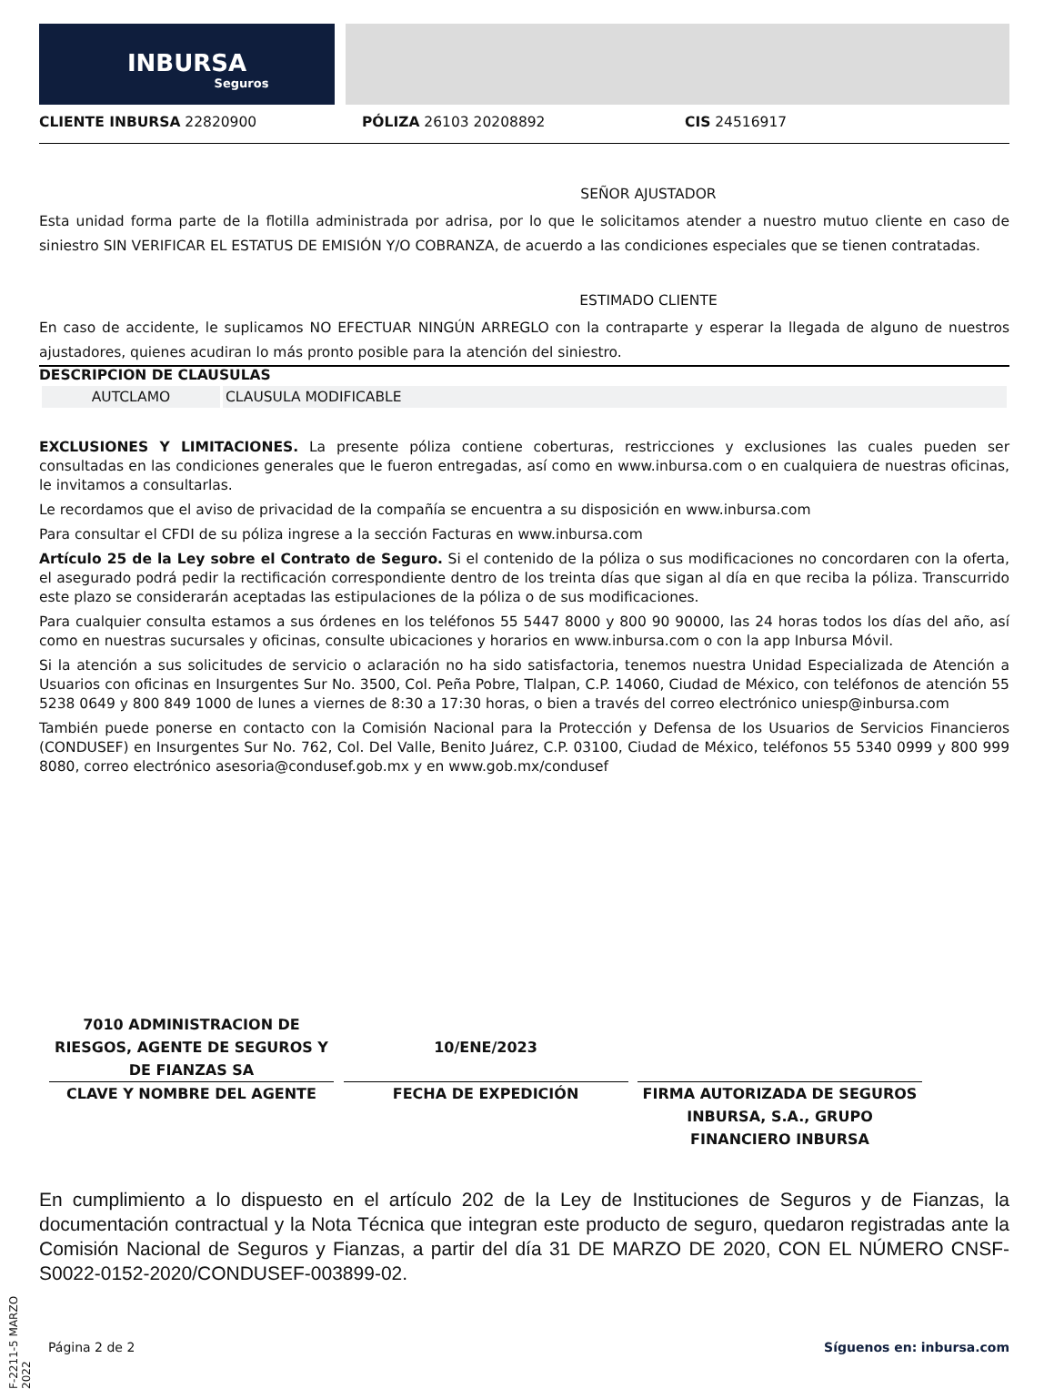INBURSA
Seguros
CLIENTE INBURSA 22820900 PÓLIZA 26103 20208892 CIS 24516917
SEÑOR AJUSTADOR
Esta unidad forma parte de la flotilla administrada por adrisa, por lo que le solicitamos atender a nuestro mutuo cliente en caso de siniestro SIN VERIFICAR EL ESTATUS DE EMISIÓN Y/O COBRANZA, de acuerdo a las condiciones especiales que se tienen contratadas.
ESTIMADO CLIENTE
En caso de accidente, le suplicamos NO EFECTUAR NINGÚN ARREGLO con la contraparte y esperar la llegada de alguno de nuestros ajustadores, quienes acudiran lo más pronto posible para la atención del siniestro.
DESCRIPCION DE CLAUSULAS
| AUTCLAMO | CLAUSULA MODIFICABLE |
EXCLUSIONES Y LIMITACIONES. La presente póliza contiene coberturas, restricciones y exclusiones las cuales pueden ser consultadas en las condiciones generales que le fueron entregadas, así como en www.inbursa.com o en cualquiera de nuestras oficinas, le invitamos a consultarlas.
Le recordamos que el aviso de privacidad de la compañía se encuentra a su disposición en www.inbursa.com
Para consultar el CFDI de su póliza ingrese a la sección Facturas en www.inbursa.com
Artículo 25 de la Ley sobre el Contrato de Seguro. Si el contenido de la póliza o sus modificaciones no concordaren con la oferta, el asegurado podrá pedir la rectificación correspondiente dentro de los treinta días que sigan al día en que reciba la póliza. Transcurrido este plazo se considerarán aceptadas las estipulaciones de la póliza o de sus modificaciones.
Para cualquier consulta estamos a sus órdenes en los teléfonos 55 5447 8000 y 800 90 90000, las 24 horas todos los días del año, así como en nuestras sucursales y oficinas, consulte ubicaciones y horarios en www.inbursa.com o con la app Inbursa Móvil.
Si la atención a sus solicitudes de servicio o aclaración no ha sido satisfactoria, tenemos nuestra Unidad Especializada de Atención a Usuarios con oficinas en Insurgentes Sur No. 3500, Col. Peña Pobre, Tlalpan, C.P. 14060, Ciudad de México, con teléfonos de atención 55 5238 0649 y 800 849 1000 de lunes a viernes de 8:30 a 17:30 horas, o bien a través del correo electrónico uniesp@inbursa.com
También puede ponerse en contacto con la Comisión Nacional para la Protección y Defensa de los Usuarios de Servicios Financieros (CONDUSEF) en Insurgentes Sur No. 762, Col. Del Valle, Benito Juárez, C.P. 03100, Ciudad de México, teléfonos 55 5340 0999 y 800 999 8080, correo electrónico asesoria@condusef.gob.mx y en www.gob.mx/condusef
7010 ADMINISTRACION DE RIESGOS, AGENTE DE SEGUROS Y DE FIANZAS SA
CLAVE Y NOMBRE DEL AGENTE
10/ENE/2023
FECHA DE EXPEDICIÓN
FIRMA AUTORIZADA DE SEGUROS INBURSA, S.A., GRUPO FINANCIERO INBURSA
En cumplimiento a lo dispuesto en el artículo 202 de la Ley de Instituciones de Seguros y de Fianzas, la documentación contractual y la Nota Técnica que integran este producto de seguro, quedaron registradas ante la Comisión Nacional de Seguros y Fianzas, a partir del día 31 DE MARZO DE 2020, CON EL NÚMERO CNSF-S0022-0152-2020/CONDUSEF-003899-02.
Página 2 de 2 Síguenos en: inbursa.com
F-2211-5 MARZO 2022